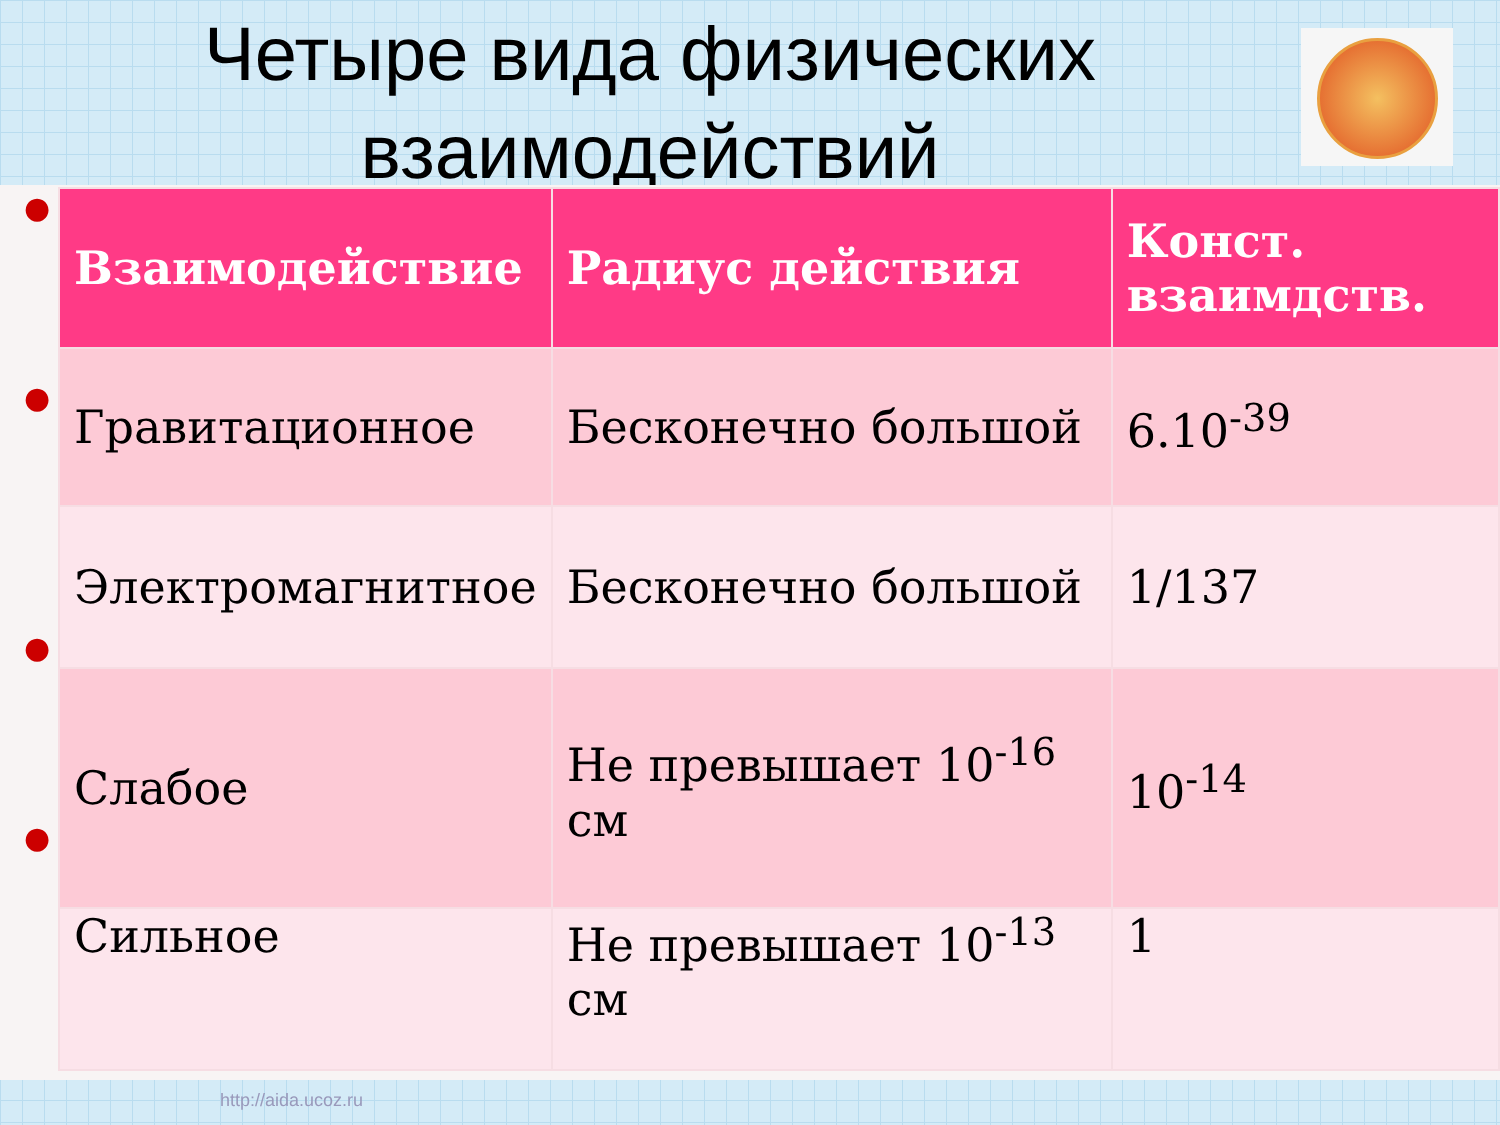Четыре вида физических взаимодействий
●
●
●
●
| Взаимодействие | Радиус действия | Конст. взаимдств. |
| --- | --- | --- |
| Гравитационное | Бесконечно большой | 6.10<sup>-39</sup> |
| Электромагнитное | Бесконечно большой | 1/137 |
| Слабое | Не превышает 10<sup>-16</sup> см | 10<sup>-14</sup> |
| Сильное | Не превышает 10<sup>-13</sup> см | 1 |
http://aida.ucoz.ru